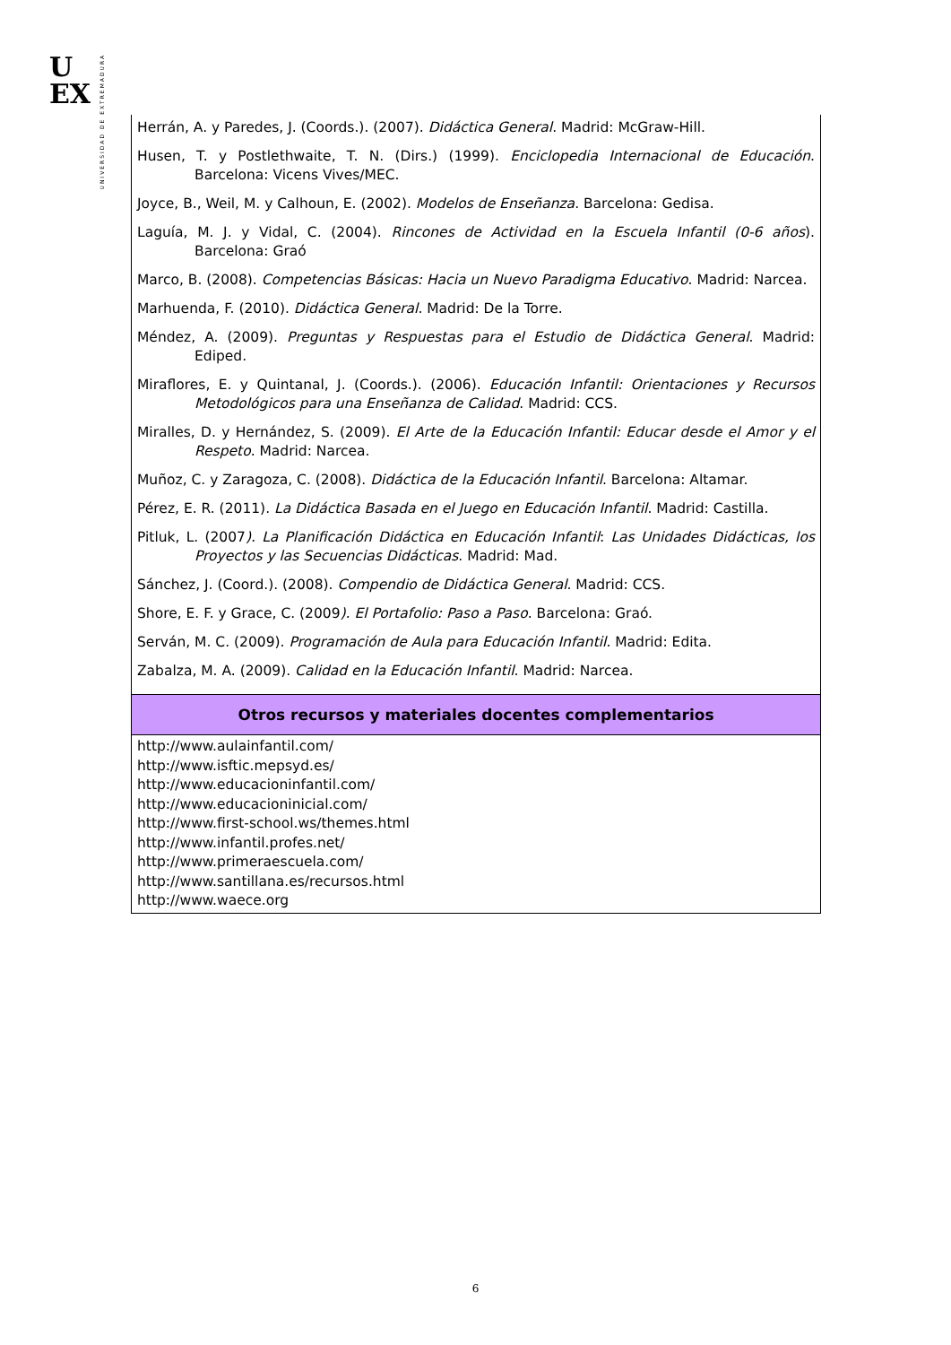U
EX
UNIVERSIDAD DE EXTREMADURA
| Herrán, A. y Paredes, J. (Coords.). (2007). Didáctica General . Madrid: McGraw-Hill. Husen, T. y Postlethwaite, T. N. (Dirs.) (1999). Enciclopedia Internacional de Educación . Barcelona: Vicens Vives/MEC. Joyce, B., Weil, M. y Calhoun, E. (2002). Modelos de Enseñanza . Barcelona: Gedisa. Laguía, M. J. y Vidal, C. (2004). Rincones de Actividad en la Escuela Infantil (0-6 años ). Barcelona: Graó Marco, B. (2008). Competencias Básicas: Hacia un Nuevo Paradigma Educativo . Madrid: Narcea. Marhuenda, F. (2010). Didáctica General . Madrid: De la Torre. Méndez, A. (2009). Preguntas y Respuestas para el Estudio de Didáctica General . Madrid: Ediped. Miraflores, E. y Quintanal, J. (Coords.). (2006). Educación Infantil: Orientaciones y Recursos Metodológicos para una Enseñanza de Calidad . Madrid: CCS. Miralles, D. y Hernández, S. (2009). El Arte de la Educación Infantil: Educar desde el Amor y el Respeto . Madrid: Narcea. Muñoz, C. y Zaragoza, C. (2008). Didáctica de la Educación Infantil . Barcelona: Altamar. Pérez, E. R. (2011). La Didáctica Basada en el Juego en Educación Infantil . Madrid: Castilla. Pitluk, L. (2007 ). La Planificación Didáctica en Educación Infantil : Las Unidades Didácticas, los Proyectos y las Secuencias Didácticas . Madrid: Mad. Sánchez, J. (Coord.). (2008). Compendio de Didáctica General . Madrid: CCS. Shore, E. F. y Grace, C. (2009 ). El Portafolio: Paso a Paso . Barcelona: Graó. Serván, M. C. (2009). Programación de Aula para Educación Infantil . Madrid: Edita. Zabalza, M. A. (2009). Calidad en la Educación Infantil . Madrid: Narcea. |
| Otros recursos y materiales docentes complementarios |
| http://www.aulainfantil.com/ http://www.isftic.mepsyd.es/ http://www.educacioninfantil.com/ http://www.educacioninicial.com/ http://www.first-school.ws/themes.html http://www.infantil.profes.net/ http://www.primeraescuela.com/ http://www.santillana.es/recursos.html http://www.waece.org |
6